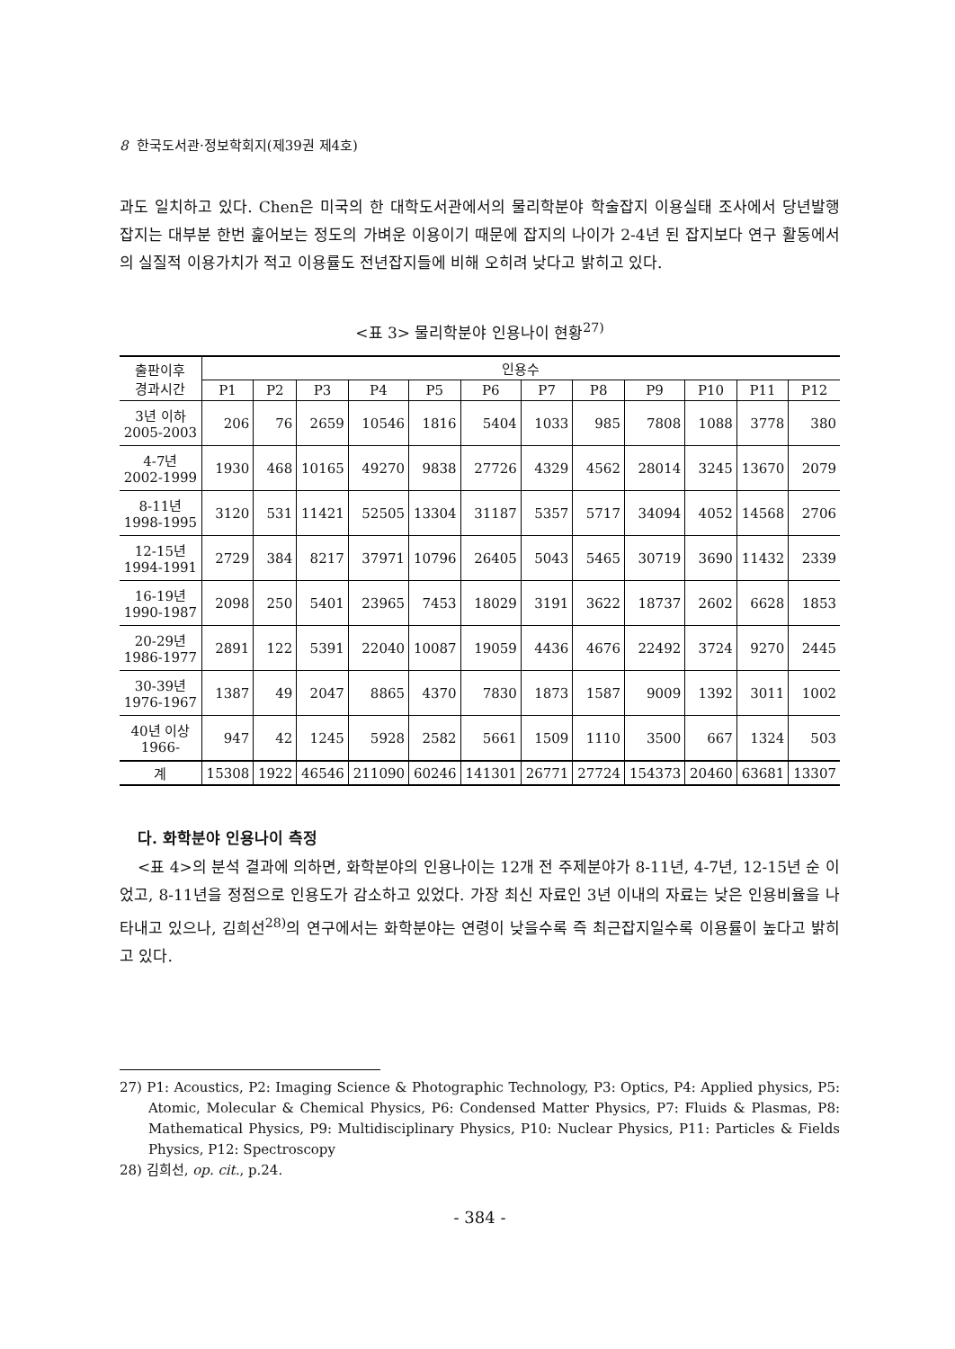8 한국도서관·정보학회지(제39권 제4호)
과도 일치하고 있다. Chen은 미국의 한 대학도서관에서의 물리학분야 학술잡지 이용실태 조사에서 당년발행 잡지는 대부분 한번 훑어보는 정도의 가벼운 이용이기 때문에 잡지의 나이가 2-4년 된 잡지보다 연구 활동에서의 실질적 이용가치가 적고 이용률도 전년잡지들에 비해 오히려 낮다고 밝히고 있다.
<표 3> 물리학분야 인용나이 현황<sup>27)</sup>
| 출판이후 경과시간 | 인용수 | | | | | | | | | | | |
| --- | --- | --- | --- | --- | --- | --- | --- | --- | --- | --- | --- | --- |
| | P1 | P2 | P3 | P4 | P5 | P6 | P7 | P8 | P9 | P10 | P11 | P12 |
| 3년 이하 2005-2003 | 206 | 76 | 2659 | 10546 | 1816 | 5404 | 1033 | 985 | 7808 | 1088 | 3778 | 380 |
| 4-7년 2002-1999 | 1930 | 468 | 10165 | 49270 | 9838 | 27726 | 4329 | 4562 | 28014 | 3245 | 13670 | 2079 |
| 8-11년 1998-1995 | 3120 | 531 | 11421 | 52505 | 13304 | 31187 | 5357 | 5717 | 34094 | 4052 | 14568 | 2706 |
| 12-15년 1994-1991 | 2729 | 384 | 8217 | 37971 | 10796 | 26405 | 5043 | 5465 | 30719 | 3690 | 11432 | 2339 |
| 16-19년 1990-1987 | 2098 | 250 | 5401 | 23965 | 7453 | 18029 | 3191 | 3622 | 18737 | 2602 | 6628 | 1853 |
| 20-29년 1986-1977 | 2891 | 122 | 5391 | 22040 | 10087 | 19059 | 4436 | 4676 | 22492 | 3724 | 9270 | 2445 |
| 30-39년 1976-1967 | 1387 | 49 | 2047 | 8865 | 4370 | 7830 | 1873 | 1587 | 9009 | 1392 | 3011 | 1002 |
| 40년 이상 1966- | 947 | 42 | 1245 | 5928 | 2582 | 5661 | 1509 | 1110 | 3500 | 667 | 1324 | 503 |
| 계 | 15308 | 1922 | 46546 | 211090 | 60246 | 141301 | 26771 | 27724 | 154373 | 20460 | 63681 | 13307 |
다. 화학분야 인용나이 측정
<표 4>의 분석 결과에 의하면, 화학분야의 인용나이는 12개 전 주제분야가 8-11년, 4-7년, 12-15년 순 이었고, 8-11년을 정점으로 인용도가 감소하고 있었다. 가장 최신 자료인 3년 이내의 자료는 낮은 인용비율을 나타내고 있으나, 김희선<sup>28)</sup>의 연구에서는 화학분야는 연령이 낮을수록 즉 최근잡지일수록 이용률이 높다고 밝히고 있다.
27) P1: Acoustics, P2: Imaging Science & Photographic Technology, P3: Optics, P4: Applied physics, P5: Atomic, Molecular & Chemical Physics, P6: Condensed Matter Physics, P7: Fluids & Plasmas, P8: Mathematical Physics, P9: Multidisciplinary Physics, P10: Nuclear Physics, P11: Particles & Fields Physics, P12: Spectroscopy
28) 김희선, op. cit., p.24.
- 384 -